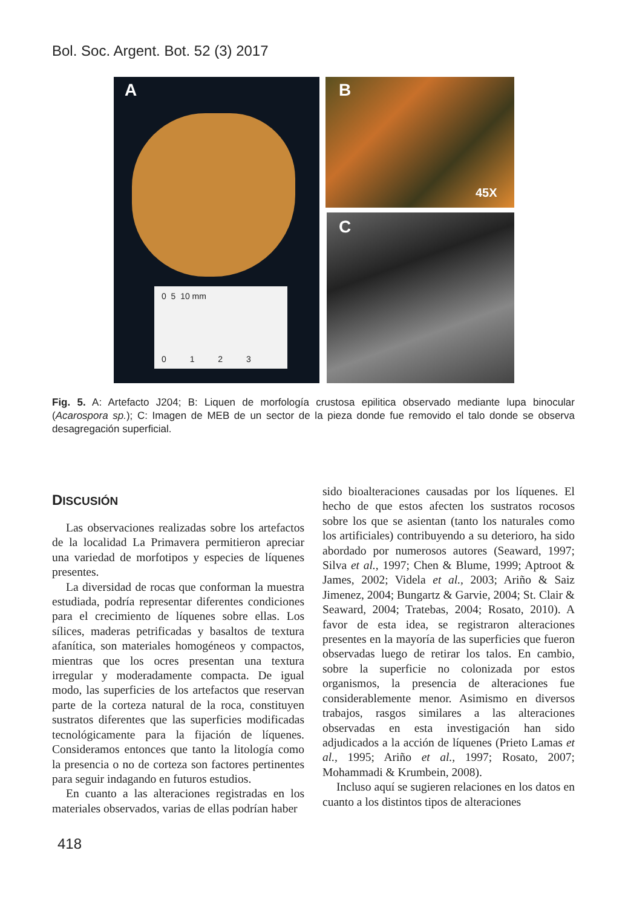Bol. Soc. Argent. Bot. 52 (3) 2017
A
0 5 10 mm
0 1 2 3
B
45X
C
Fig. 5. A: Artefacto J204; B: Liquen de morfología crustosa epilitica observado mediante lupa binocular (Acarospora sp.); C: Imagen de MEB de un sector de la pieza donde fue removido el talo donde se observa desagregación superficial.
DISCUSIÓN
Las observaciones realizadas sobre los artefactos de la localidad La Primavera permitieron apreciar una variedad de morfotipos y especies de líquenes presentes.
La diversidad de rocas que conforman la muestra estudiada, podría representar diferentes condiciones para el crecimiento de líquenes sobre ellas. Los sílices, maderas petrificadas y basaltos de textura afanítica, son materiales homogéneos y compactos, mientras que los ocres presentan una textura irregular y moderadamente compacta. De igual modo, las superficies de los artefactos que reservan parte de la corteza natural de la roca, constituyen sustratos diferentes que las superficies modificadas tecnológicamente para la fijación de líquenes. Consideramos entonces que tanto la litología como la presencia o no de corteza son factores pertinentes para seguir indagando en futuros estudios.
En cuanto a las alteraciones registradas en los materiales observados, varias de ellas podrían haber
sido bioalteraciones causadas por los líquenes. El hecho de que estos afecten los sustratos rocosos sobre los que se asientan (tanto los naturales como los artificiales) contribuyendo a su deterioro, ha sido abordado por numerosos autores (Seaward, 1997; Silva et al., 1997; Chen & Blume, 1999; Aptroot & James, 2002; Videla et al., 2003; Ariño & Saiz Jimenez, 2004; Bungartz & Garvie, 2004; St. Clair & Seaward, 2004; Tratebas, 2004; Rosato, 2010). A favor de esta idea, se registraron alteraciones presentes en la mayoría de las superficies que fueron observadas luego de retirar los talos. En cambio, sobre la superficie no colonizada por estos organismos, la presencia de alteraciones fue considerablemente menor. Asimismo en diversos trabajos, rasgos similares a las alteraciones observadas en esta investigación han sido adjudicados a la acción de líquenes (Prieto Lamas et al., 1995; Ariño et al., 1997; Rosato, 2007; Mohammadi & Krumbein, 2008).
Incluso aquí se sugieren relaciones en los datos en cuanto a los distintos tipos de alteraciones
418